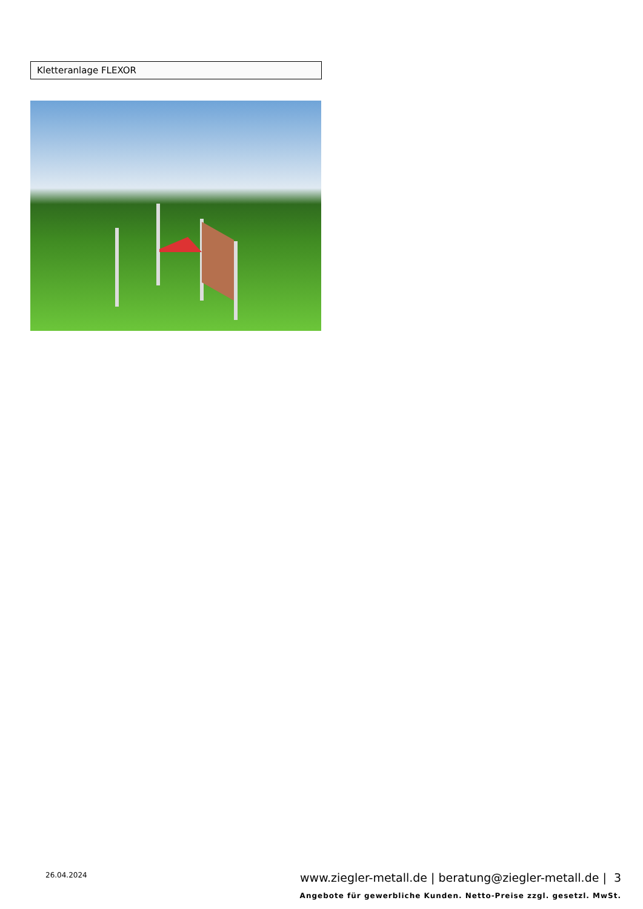Kletteranlage FLEXOR
26.04.2024
www.ziegler-metall.de | beratung@ziegler-metall.de | 3
Angebote für gewerbliche Kunden. Netto-Preise zzgl. gesetzl. MwSt.